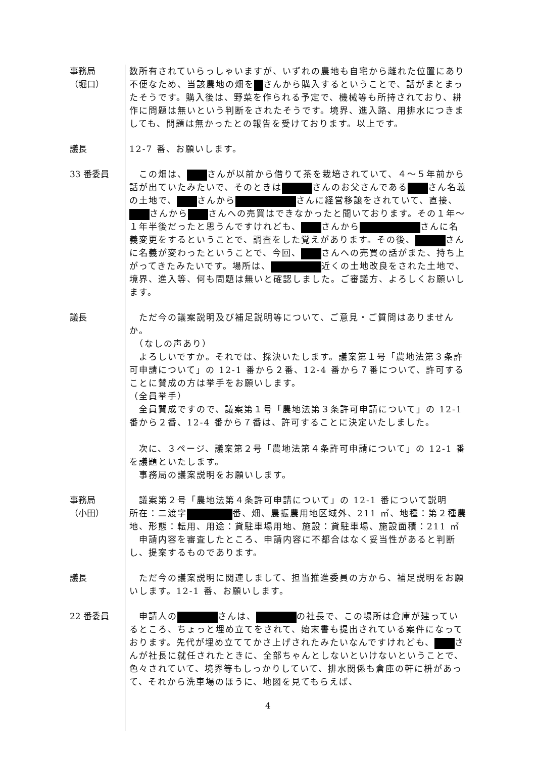事務局
（堀口）
数所有されていらっしゃいますが、いずれの農地も自宅から離れた位置にあり不便なため、当該農地の畑を さんから購入するということで、話がまとまったそうです。購入後は、野菜を作られる予定で、機械等も所持されており、耕作に問題は無いという判断をされたそうです。境界、進入路、用排水につきましても、問題は無かったとの報告を受けております。以上です。
議長 12-7 番、お願いします。
33 番委員 　この畑は、 さんが以前から借りて茶を栽培されていて、４～５年前から話が出ていたみたいで、そのときは さんのお父さんである さん名義の土地で、 さんから さんに経営移譲をされていて、直接、 さんから さんへの売買はできなかったと聞いております。その１年～１年半後だったと思うんですけれども、 さんから さんに名義変更をするということで、調査をした覚えがあります。その後、 さんに名義が変わったということで、今回、 さんへの売買の話がまた、持ち上がってきたみたいです。場所は、 近くの土地改良をされた土地で、境界、進入等、何も問題は無いと確認しました。ご審議方、よろしくお願いします。
議長 　ただ今の議案説明及び補足説明等について、ご意見・ご質問はありませんか。
　（なしの声あり）
　よろしいですか。それでは、採決いたします。議案第１号「農地法第３条許可申請について」の 12-1 番から２番、12-4 番から７番について、許可することに賛成の方は挙手をお願いします。
（全員挙手）
　全員賛成ですので、議案第１号「農地法第３条許可申請について」の 12-1 番から２番、12-4 番から７番は、許可することに決定いたしました。
　次に、３ページ、議案第２号「農地法第４条許可申請について」の 12-1 番を議題といたします。
　事務局の議案説明をお願いします。
事務局
（小田）
　議案第２号「農地法第４条許可申請について」の 12-1 番について説明
所在：二渡字 番、畑、農振農用地区域外、211 ㎡、地種：第２種農地、形態：転用、用途：貸駐車場用地、施設：貸駐車場、施設面積：211 ㎡
　申請内容を審査したところ、申請内容に不都合はなく妥当性があると判断し、提案するものであります。
議長 　ただ今の議案説明に関連しまして、担当推進委員の方から、補足説明をお願いします。12-1 番、お願いします。
22 番委員 　申請人の さんは、 の社長で、この場所は倉庫が建っているところ、ちょっと埋め立てをされて、始末書も提出されている案件になっております。先代が埋め立ててかさ上げされたみたいなんですけれども、 さんが社長に就任されたときに、全部ちゃんとしないといけないということで、色々されていて、境界等もしっかりしていて、排水関係も倉庫の軒に枡があって、それから洗車場のほうに、地図を見てもらえば、
4